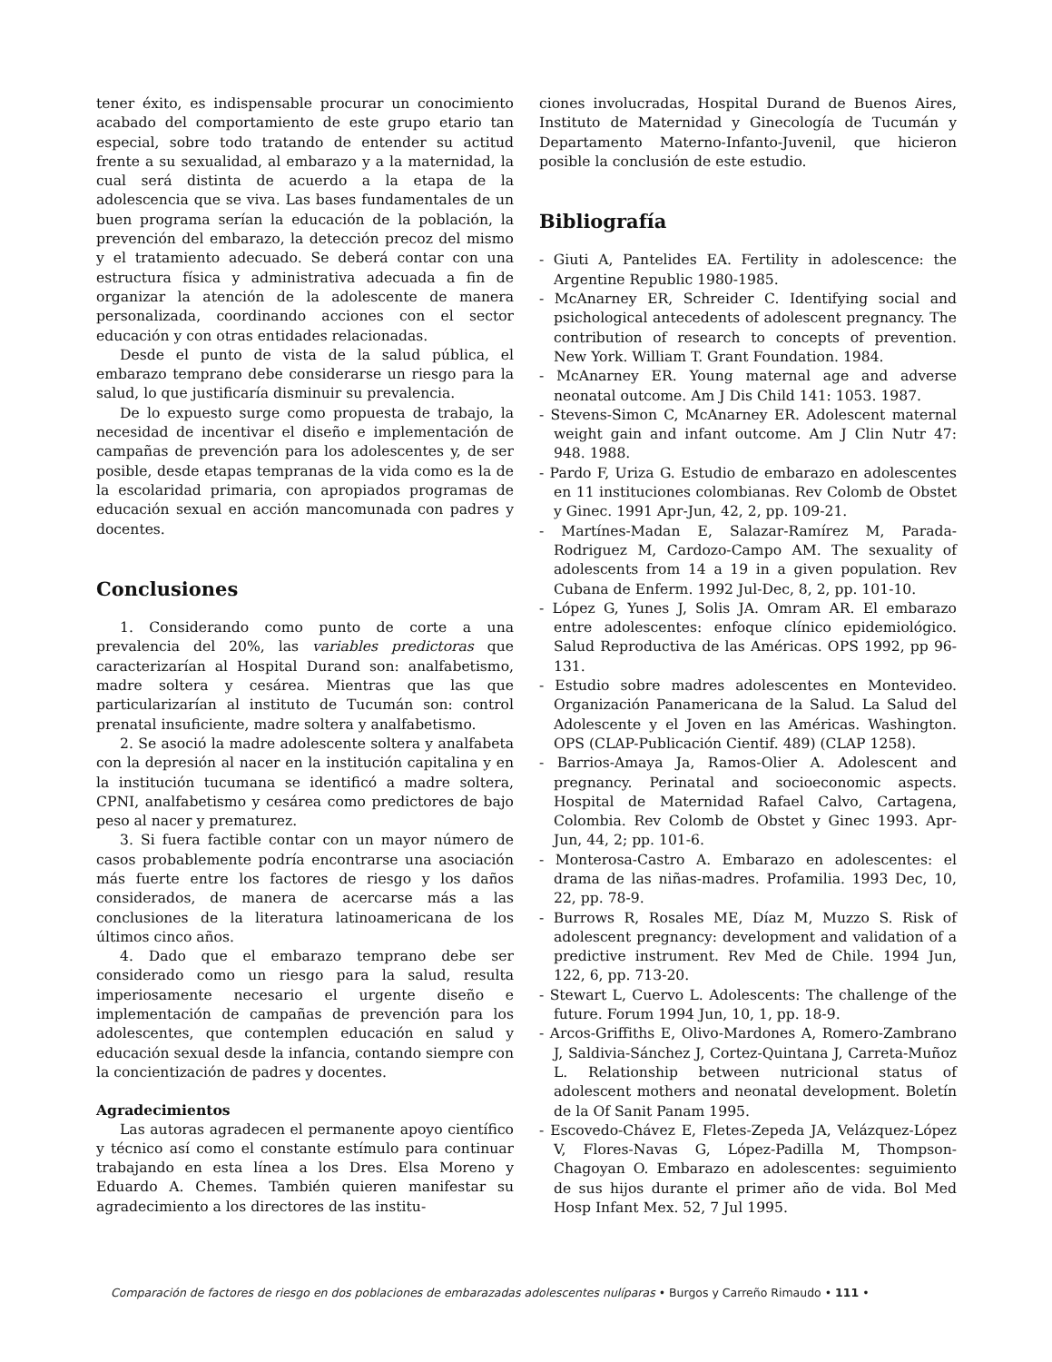tener éxito, es indispensable procurar un conocimiento acabado del comportamiento de este grupo etario tan especial, sobre todo tratando de entender su actitud frente a su sexualidad, al embarazo y a la maternidad, la cual será distinta de acuerdo a la etapa de la adolescencia que se viva. Las bases fundamentales de un buen programa serían la educación de la población, la prevención del embarazo, la detección precoz del mismo y el tratamiento adecuado. Se deberá contar con una estructura física y administrativa adecuada a fin de organizar la atención de la adolescente de manera personalizada, coordinando acciones con el sector educación y con otras entidades relacionadas.
Desde el punto de vista de la salud pública, el embarazo temprano debe considerarse un riesgo para la salud, lo que justificaría disminuir su prevalencia.
De lo expuesto surge como propuesta de trabajo, la necesidad de incentivar el diseño e implementación de campañas de prevención para los adolescentes y, de ser posible, desde etapas tempranas de la vida como es la de la escolaridad primaria, con apropiados programas de educación sexual en acción mancomunada con padres y docentes.
Conclusiones
1. Considerando como punto de corte a una prevalencia del 20%, las variables predictoras que caracterizarían al Hospital Durand son: analfabetismo, madre soltera y cesárea. Mientras que las que particularizarían al instituto de Tucumán son: control prenatal insuficiente, madre soltera y analfabetismo.
2. Se asoció la madre adolescente soltera y analfabeta con la depresión al nacer en la institución capitalina y en la institución tucumana se identificó a madre soltera, CPNI, analfabetismo y cesárea como predictores de bajo peso al nacer y prematurez.
3. Si fuera factible contar con un mayor número de casos probablemente podría encontrarse una asociación más fuerte entre los factores de riesgo y los daños considerados, de manera de acercarse más a las conclusiones de la literatura latinoamericana de los últimos cinco años.
4. Dado que el embarazo temprano debe ser considerado como un riesgo para la salud, resulta imperiosamente necesario el urgente diseño e implementación de campañas de prevención para los adolescentes, que contemplen educación en salud y educación sexual desde la infancia, contando siempre con la concientización de padres y docentes.
Agradecimientos
Las autoras agradecen el permanente apoyo científico y técnico así como el constante estímulo para continuar trabajando en esta línea a los Dres. Elsa Moreno y Eduardo A. Chemes. También quieren manifestar su agradecimiento a los directores de las institu-
ciones involucradas, Hospital Durand de Buenos Aires, Instituto de Maternidad y Ginecología de Tucumán y Departamento Materno-Infanto-Juvenil, que hicieron posible la conclusión de este estudio.
Bibliografía
- Giuti A, Pantelides EA. Fertility in adolescence: the Argentine Republic 1980-1985.
- McAnarney ER, Schreider C. Identifying social and psichological antecedents of adolescent pregnancy. The contribution of research to concepts of prevention. New York. William T. Grant Foundation. 1984.
- McAnarney ER. Young maternal age and adverse neonatal outcome. Am J Dis Child 141: 1053. 1987.
- Stevens-Simon C, McAnarney ER. Adolescent maternal weight gain and infant outcome. Am J Clin Nutr 47: 948. 1988.
- Pardo F, Uriza G. Estudio de embarazo en adolescentes en 11 instituciones colombianas. Rev Colomb de Obstet y Ginec. 1991 Apr-Jun, 42, 2, pp. 109-21.
- Martínes-Madan E, Salazar-Ramírez M, Parada-Rodriguez M, Cardozo-Campo AM. The sexuality of adolescents from 14 a 19 in a given population. Rev Cubana de Enferm. 1992 Jul-Dec, 8, 2, pp. 101-10.
- López G, Yunes J, Solis JA. Omram AR. El embarazo entre adolescentes: enfoque clínico epidemiológico. Salud Reproductiva de las Américas. OPS 1992, pp 96-131.
- Estudio sobre madres adolescentes en Montevideo. Organización Panamericana de la Salud. La Salud del Adolescente y el Joven en las Américas. Washington. OPS (CLAP-Publicación Cientif. 489) (CLAP 1258).
- Barrios-Amaya Ja, Ramos-Olier A. Adolescent and pregnancy. Perinatal and socioeconomic aspects. Hospital de Maternidad Rafael Calvo, Cartagena, Colombia. Rev Colomb de Obstet y Ginec 1993. Apr-Jun, 44, 2; pp. 101-6.
- Monterosa-Castro A. Embarazo en adolescentes: el drama de las niñas-madres. Profamilia. 1993 Dec, 10, 22, pp. 78-9.
- Burrows R, Rosales ME, Díaz M, Muzzo S. Risk of adolescent pregnancy: development and validation of a predictive instrument. Rev Med de Chile. 1994 Jun, 122, 6, pp. 713-20.
- Stewart L, Cuervo L. Adolescents: The challenge of the future. Forum 1994 Jun, 10, 1, pp. 18-9.
- Arcos-Griffiths E, Olivo-Mardones A, Romero-Zambrano J, Saldivia-Sánchez J, Cortez-Quintana J, Carreta-Muñoz L. Relationship between nutricional status of adolescent mothers and neonatal development. Boletín de la Of Sanit Panam 1995.
- Escovedo-Chávez E, Fletes-Zepeda JA, Velázquez-López V, Flores-Navas G, López-Padilla M, Thompson-Chagoyan O. Embarazo en adolescentes: seguimiento de sus hijos durante el primer año de vida. Bol Med Hosp Infant Mex. 52, 7 Jul 1995.
Comparación de factores de riesgo en dos poblaciones de embarazadas adolescentes nulíparas • Burgos y Carreño Rimaudo • 111 •